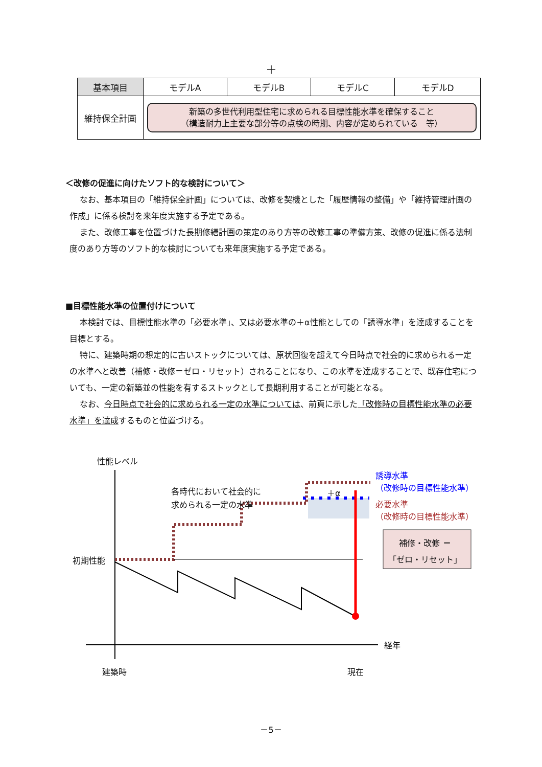＋
| 基本項目 | モデルA | モデルB | モデルC | モデルD |
| --- | --- | --- | --- | --- |
| 維持保全計画 | 新築の多世代利用型住宅に求められる目標性能水準を確保すること （構造耐力上主要な部分等の点検の時期、内容が定められている 等） | | | |
＜改修の促進に向けたソフト的な検討について＞
なお、基本項目の「維持保全計画」については、改修を契機とした「履歴情報の整備」や「維持管理計画の作成」に係る検討を来年度実施する予定である。
また、改修工事を位置づけた長期修繕計画の策定のあり方等の改修工事の準備方策、改修の促進に係る法制度のあり方等のソフト的な検討についても来年度実施する予定である。
■目標性能水準の位置付けについて
本検討では、目標性能水準の「必要水準」、又は必要水準の＋α性能としての「誘導水準」を達成することを目標とする。
特に、建築時期の想定的に古いストックについては、原状回復を超えて今日時点で社会的に求められる一定の水準へと改善（補修・改修＝ゼロ・リセット）されることになり、この水準を達成することで、既存住宅についても、一定の新築並の性能を有するストックとして長期利用することが可能となる。
なお、今日時点で社会的に求められる一定の水準については、前頁に示した「改修時の目標性能水準の必要水準」を達成するものと位置づける。
性能レベル
各時代において社会的に
求められる一定の水準
＋α
誘導水準
（改修時の目標性能水準）
必要水準
（改修時の目標性能水準）
補修・改修 ＝
「ゼロ・リセット」
初期性能
経年
建築時 現在
－5－